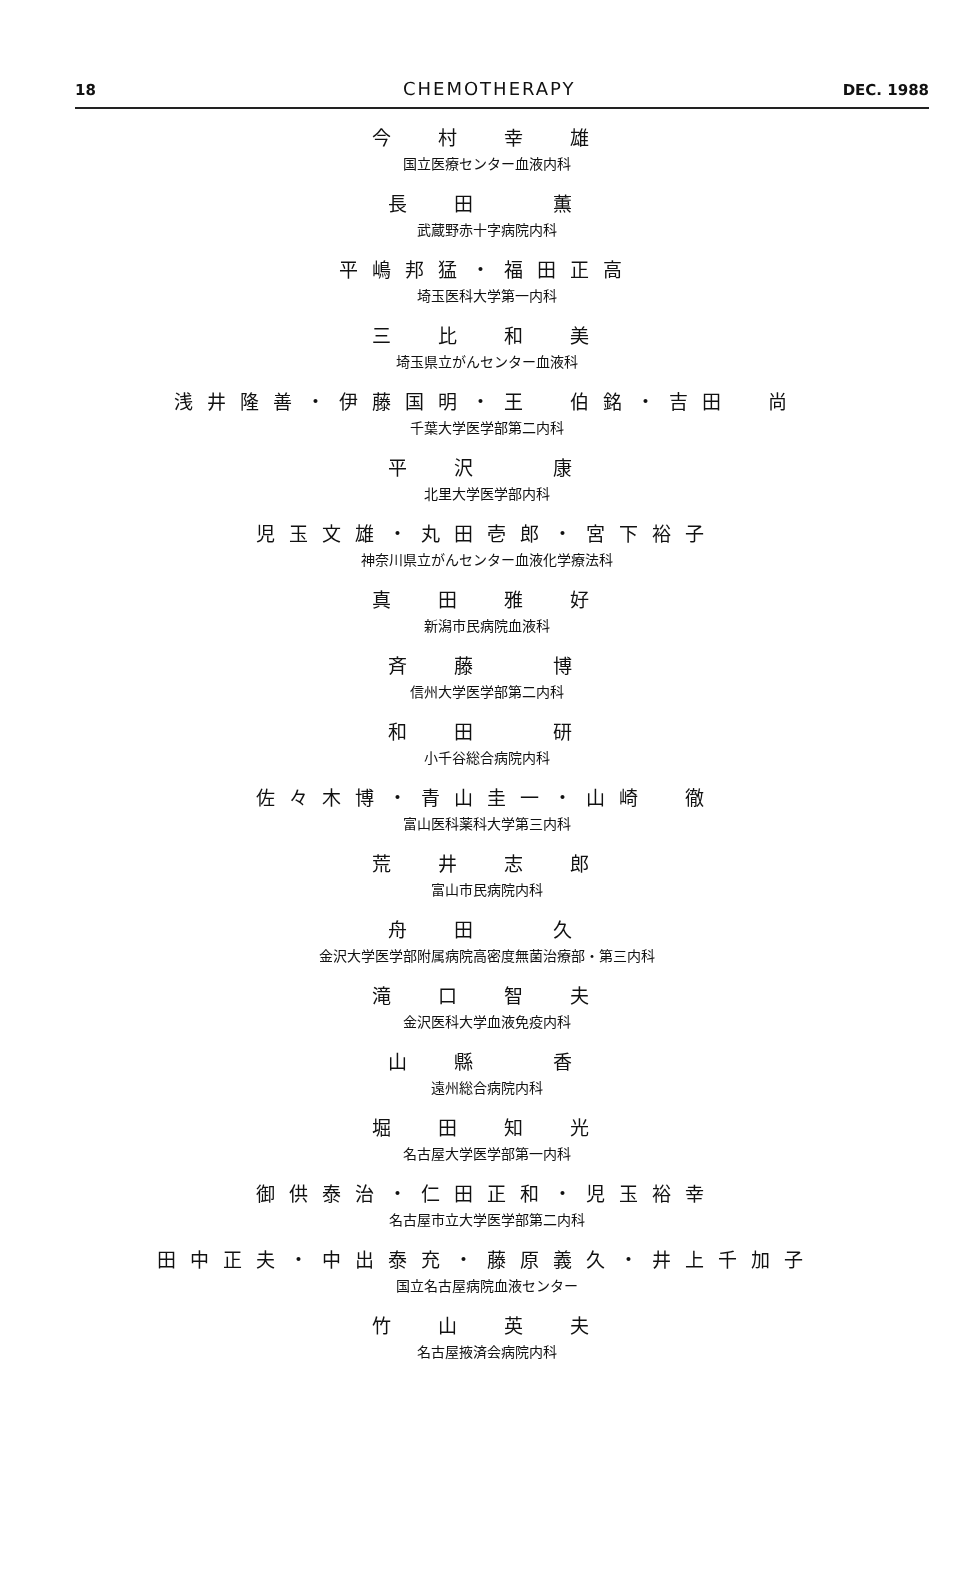18 CHEMOTHERAPY DEC. 1988
今　村　幸　雄
国立医療センター血液内科
長　田　　薫
武蔵野赤十字病院内科
平嶋邦猛・福田正高
埼玉医科大学第一内科
三　比　和　美
埼玉県立がんセンター血液科
浅井隆善・伊藤国明・王　伯銘・吉田　尚
千葉大学医学部第二内科
平　沢　　康
北里大学医学部内科
児玉文雄・丸田壱郎・宮下裕子
神奈川県立がんセンター血液化学療法科
真　田　雅　好
新潟市民病院血液科
斉　藤　　博
信州大学医学部第二内科
和　田　　研
小千谷総合病院内科
佐々木博・青山圭一・山崎　徹
富山医科薬科大学第三内科
荒　井　志　郎
富山市民病院内科
舟　田　　久
金沢大学医学部附属病院高密度無菌治療部・第三内科
滝　口　智　夫
金沢医科大学血液免疫内科
山　縣　　香
遠州総合病院内科
堀　田　知　光
名古屋大学医学部第一内科
御供泰治・仁田正和・児玉裕幸
名古屋市立大学医学部第二内科
田中正夫・中出泰充・藤原義久・井上千加子
国立名古屋病院血液センター
竹　山　英　夫
名古屋掖済会病院内科